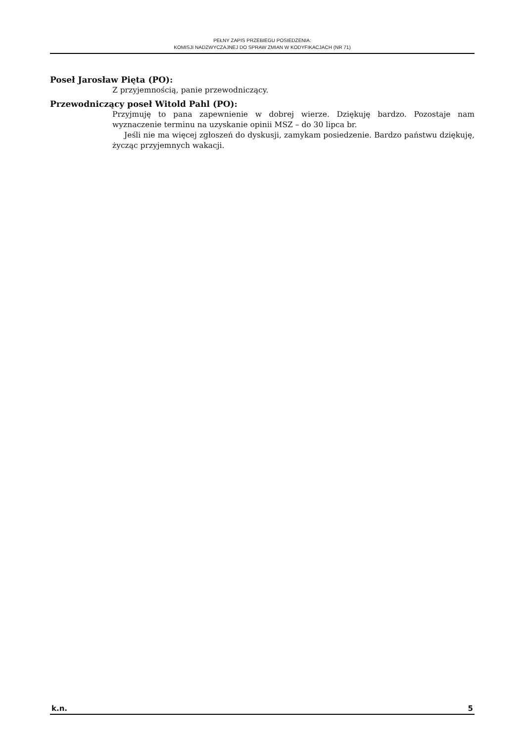PEŁNY ZAPIS PRZEBIEGU POSIEDZENIA:
KOMISJI NADZWYCZAJNEJ DO SPRAW ZMIAN W KODYFIKACJACH (NR 71)
Poseł Jarosław Pięta (PO):
Z przyjemnością, panie przewodniczący.
Przewodniczący poseł Witold Pahl (PO):
Przyjmuję to pana zapewnienie w dobrej wierze. Dziękuję bardzo. Pozostaje nam wyznaczenie terminu na uzyskanie opinii MSZ – do 30 lipca br.
Jeśli nie ma więcej zgłoszeń do dyskusji, zamykam posiedzenie. Bardzo państwu dziękuję, życząc przyjemnych wakacji.
k.n. 5